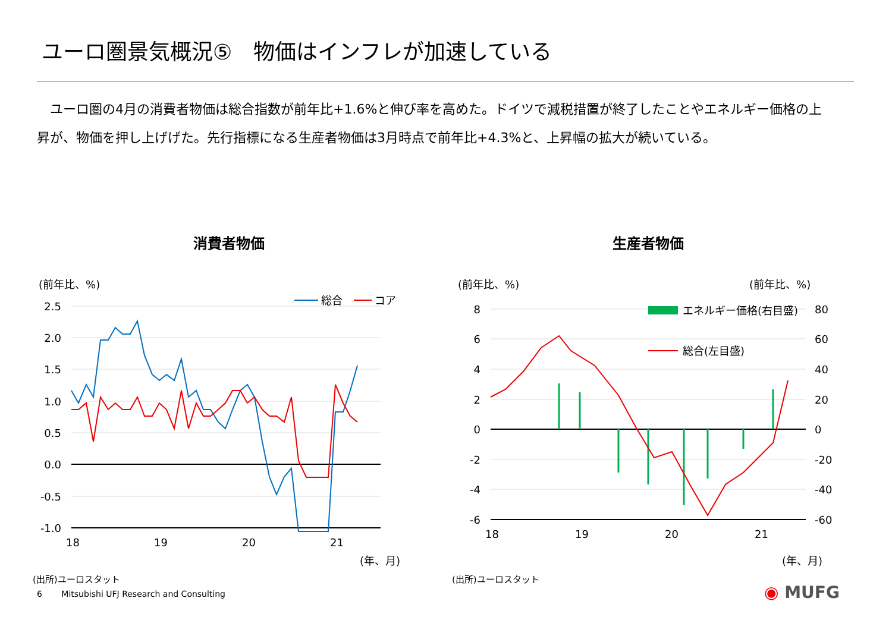ユーロ圏景気概況⑤　物価はインフレが加速している
　ユーロ圏の4月の消費者物価は総合指数が前年比+1.6%と伸び率を高めた。ドイツで減税措置が終了したことやエネルギー価格の上昇が、物価を押し上げげた。先行指標になる生産者物価は3月時点で前年比+4.3%と、上昇幅の拡大が続いている。
消費者物価
(前年比、%)
2.5
2.0
1.5
1.0
0.5
0.0
-0.5
-1.0
18
19
20
21
(年、月)
総合
コア
(出所)ユーロスタット
生産者物価
(前年比、%)
(前年比、%)
8
6
4
2
0
-2
-4
-6
80
60
40
20
0
-20
-40
-60
18
19
20
21
(年、月)
エネルギー価格(右目盛)
総合(左目盛)
(出所)ユーロスタット
6 　　Mitsubishi UFJ Research and Consulting
◉ MUFG